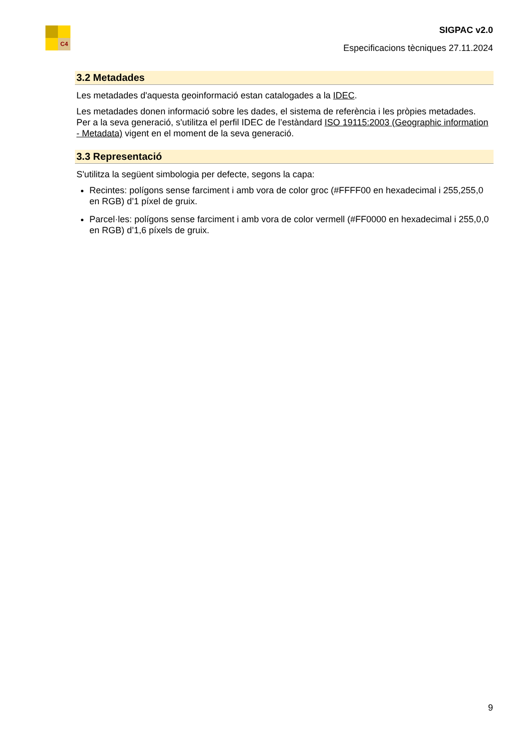C4
SIGPAC v2.0
Especificacions tècniques 27.11.2024
3.2 Metadades
Les metadades d'aquesta geoinformació estan catalogades a la IDEC.
Les metadades donen informació sobre les dades, el sistema de referència i les pròpies metadades. Per a la seva generació, s'utilitza el perfil IDEC de l’estàndard ISO 19115:2003 (Geographic information - Metadata) vigent en el moment de la seva generació.
3.3 Representació
S'utilitza la següent simbologia per defecte, segons la capa:
Recintes: polígons sense farciment i amb vora de color groc (#FFFF00 en hexadecimal i 255,255,0 en RGB) d’1 píxel de gruix.
Parcel·les: polígons sense farciment i amb vora de color vermell (#FF0000 en hexadecimal i 255,0,0 en RGB) d’1,6 píxels de gruix.
9